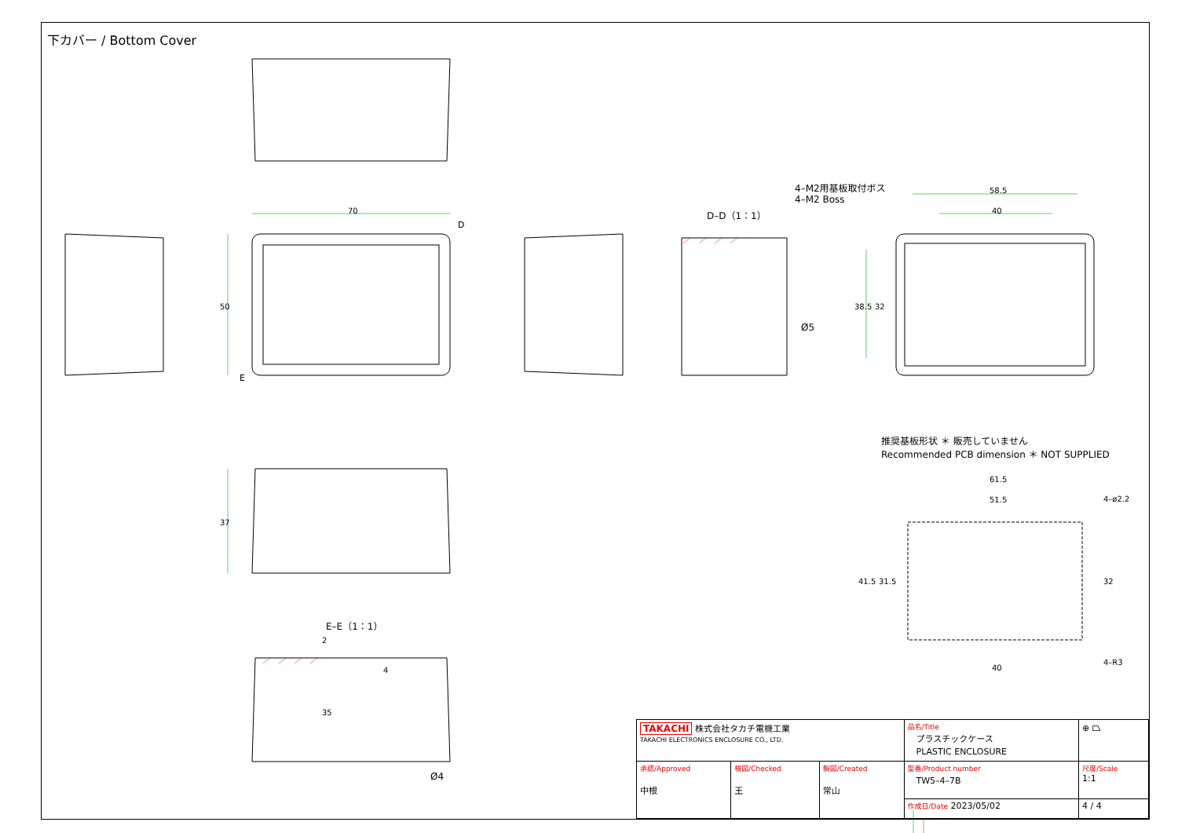下カバー / Bottom Cover
70
50
37
D
E
D–D（1：1）
4–M2用基板取付ボス
4–M2 Boss
58.5
40
38.5 32
Ø5
推奨基板形状 ＊ 販売していません
Recommended PCB dimension ＊ NOT SUPPLIED
61.5
51.5 4–ø2.2
41.5 31.5 32
40
4–R3
E–E（1：1）
2
4
35
Ø4
| TAKACHI 株式会社タカチ電機工業 TAKACHI ELECTRONICS ENCLOSURE CO., LTD. | | | 品名/Title プラスチックケース PLASTIC ENCLOSURE | ⊕ ⏢ |
| 承認/Approved 中根 | 検図/Checked 王 | 製図/Created 常山 | 型番/Product number TW5–4–7B | 尺度/Scale 1:1 |
| | | | 作成日/Date 2023/05/02 | 4 / 4 |